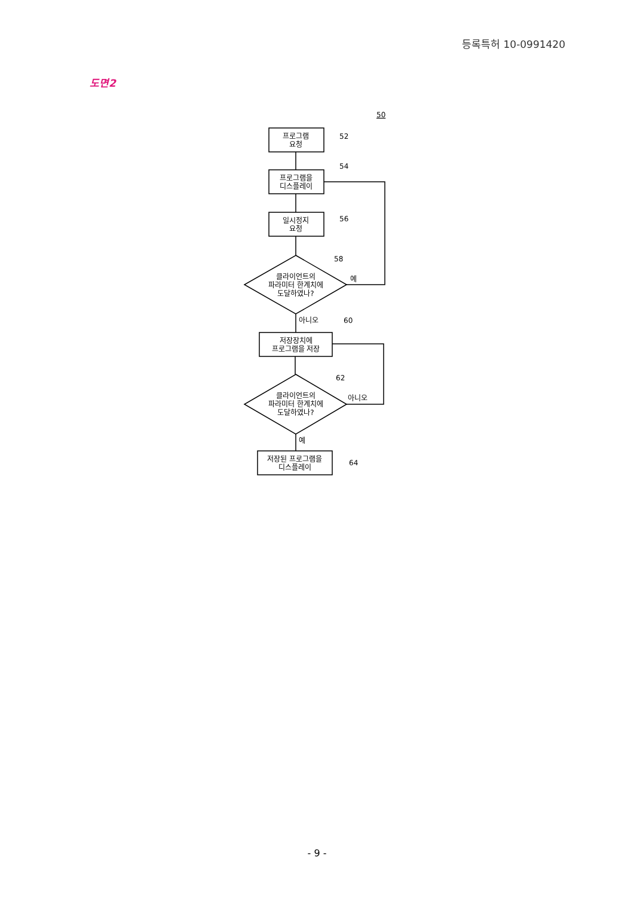등록특허 10-0991420
도면2
프로그램
요청
프로그램을
디스플레이
일시정지
요청
클라이언트의
파라미터 한계치에
도달하였나?
저장장치에
프로그램을 저장
클라이언트의
파라미터 한계치에
도달하였나?
저장된 프로그램을
디스플레이
50
52
54
56
58
60
62
64
예
아니오
아니오
예
- 9 -